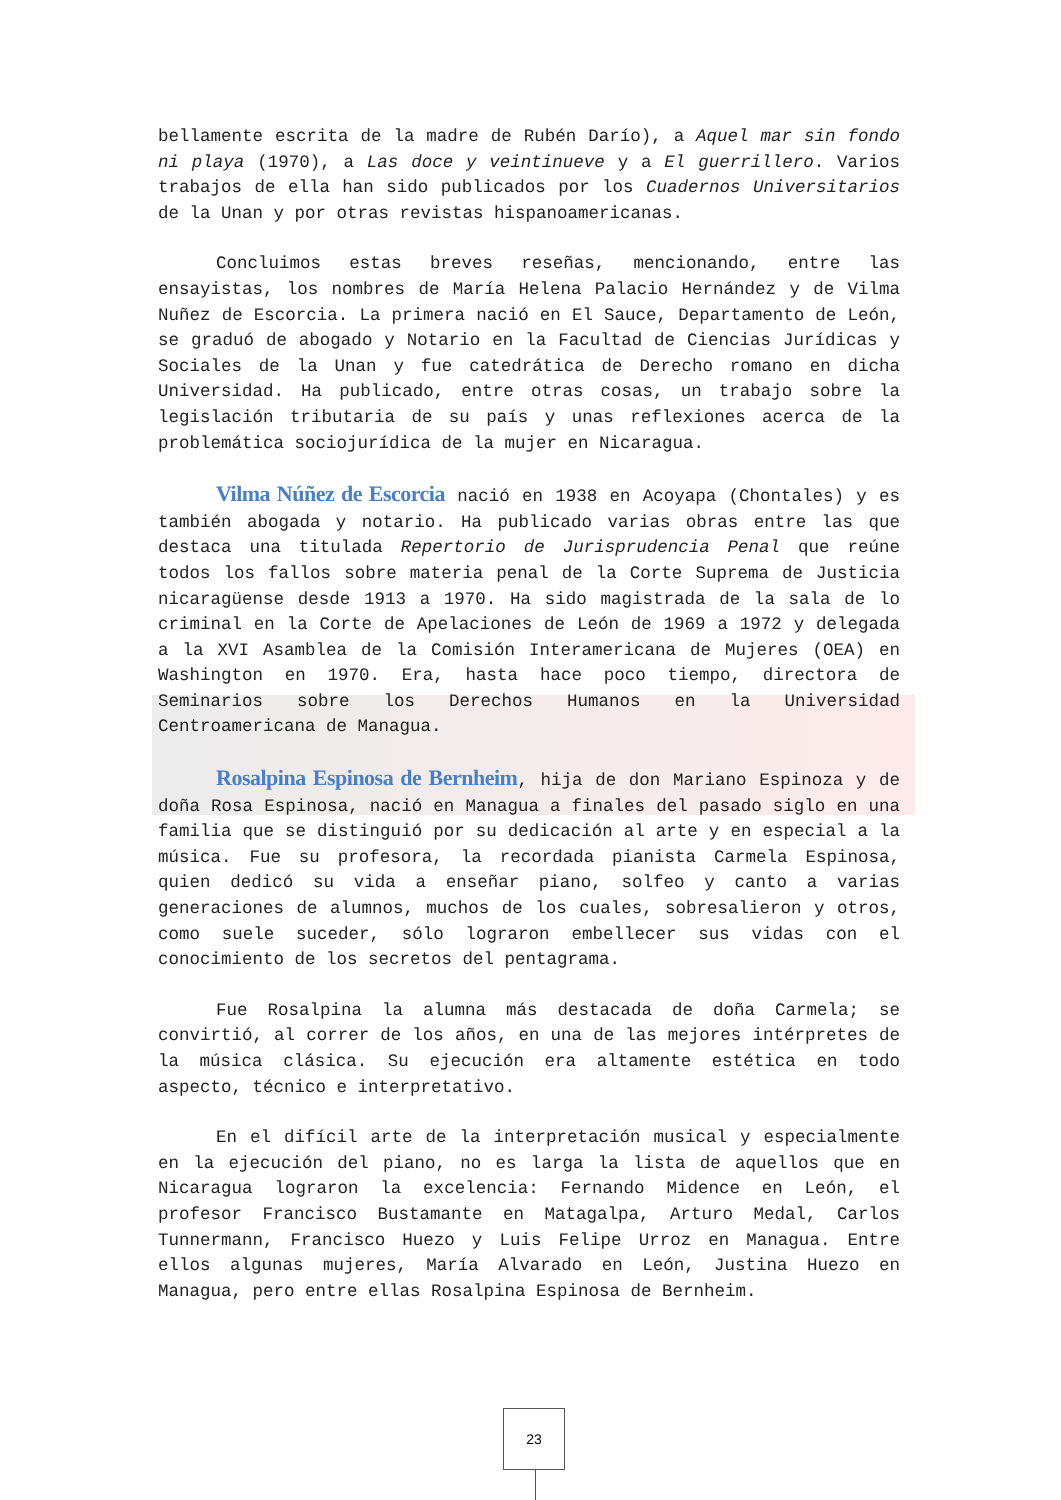bellamente escrita de la madre de Rubén Darío), a Aquel mar sin fondo ni playa (1970), a Las doce y veintinueve y a El guerrillero. Varios trabajos de ella han sido publicados por los Cuadernos Universitarios de la Unan y por otras revistas hispanoamericanas.
Concluimos estas breves reseñas, mencionando, entre las ensayistas, los nombres de María Helena Palacio Hernández y de Vilma Nuñez de Escorcia. La primera nació en El Sauce, Departamento de León, se graduó de abogado y Notario en la Facultad de Ciencias Jurídicas y Sociales de la Unan y fue catedrática de Derecho romano en dicha Universidad. Ha publicado, entre otras cosas, un trabajo sobre la legislación tributaria de su país y unas reflexiones acerca de la problemática sociojurídica de la mujer en Nicaragua.
Vilma Núñez de Escorcia nació en 1938 en Acoyapa (Chontales) y es también abogada y notario. Ha publicado varias obras entre las que destaca una titulada Repertorio de Jurisprudencia Penal que reúne todos los fallos sobre materia penal de la Corte Suprema de Justicia nicaragüense desde 1913 a 1970. Ha sido magistrada de la sala de lo criminal en la Corte de Apelaciones de León de 1969 a 1972 y delegada a la XVI Asamblea de la Comisión Interamericana de Mujeres (OEA) en Washington en 1970. Era, hasta hace poco tiempo, directora de Seminarios sobre los Derechos Humanos en la Universidad Centroamericana de Managua.
Rosalpina Espinosa de Bernheim, hija de don Mariano Espinoza y de doña Rosa Espinosa, nació en Managua a finales del pasado siglo en una familia que se distinguió por su dedicación al arte y en especial a la música. Fue su profesora, la recordada pianista Carmela Espinosa, quien dedicó su vida a enseñar piano, solfeo y canto a varias generaciones de alumnos, muchos de los cuales, sobresalieron y otros, como suele suceder, sólo lograron embellecer sus vidas con el conocimiento de los secretos del pentagrama.
Fue Rosalpina la alumna más destacada de doña Carmela; se convirtió, al correr de los años, en una de las mejores intérpretes de la música clásica. Su ejecución era altamente estética en todo aspecto, técnico e interpretativo.
En el difícil arte de la interpretación musical y especialmente en la ejecución del piano, no es larga la lista de aquellos que en Nicaragua lograron la excelencia: Fernando Midence en León, el profesor Francisco Bustamante en Matagalpa, Arturo Medal, Carlos Tunnermann, Francisco Huezo y Luis Felipe Urroz en Managua. Entre ellos algunas mujeres, María Alvarado en León, Justina Huezo en Managua, pero entre ellas Rosalpina Espinosa de Bernheim.
23